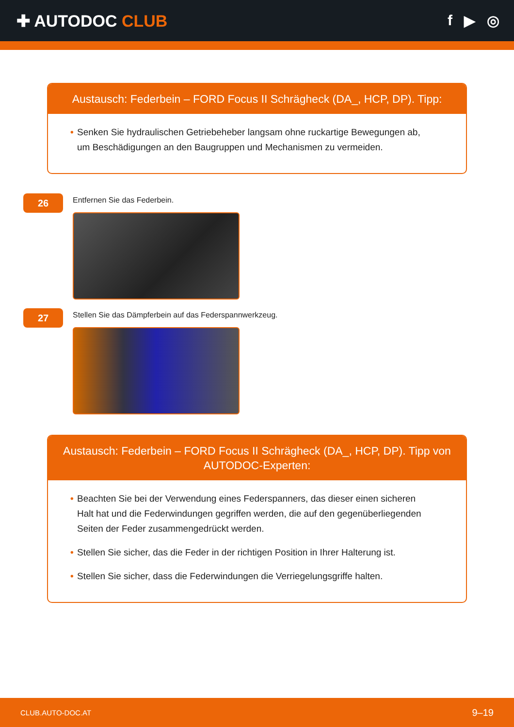✚ AUTODOC CLUB f ▶ ◎
Austausch: Federbein – FORD Focus II Schrägheck (DA_, HCP, DP). Tipp:
• Senken Sie hydraulischen Getriebeheber langsam ohne ruckartige Bewegungen ab, um Beschädigungen an den Baugruppen und Mechanismen zu vermeiden.
26
Entfernen Sie das Federbein.
27
Stellen Sie das Dämpferbein auf das Federspannwerkzeug.
Austausch: Federbein – FORD Focus II Schrägheck (DA_, HCP, DP). Tipp von AUTODOC-Experten:
• Beachten Sie bei der Verwendung eines Federspanners, das dieser einen sicheren Halt hat und die Federwindungen gegriffen werden, die auf den gegenüberliegenden Seiten der Feder zusammengedrückt werden.
• Stellen Sie sicher, das die Feder in der richtigen Position in Ihrer Halterung ist.
• Stellen Sie sicher, dass die Federwindungen die Verriegelungsgriffe halten.
CLUB.AUTO-DOC.AT 9–19